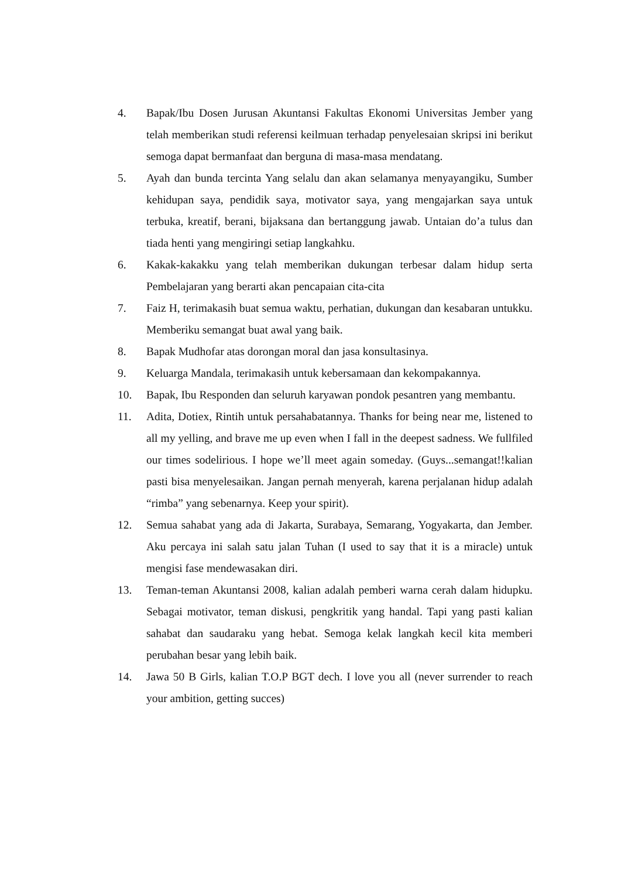4. Bapak/Ibu Dosen Jurusan Akuntansi Fakultas Ekonomi Universitas Jember yang telah memberikan studi referensi keilmuan terhadap penyelesaian skripsi ini berikut semoga dapat bermanfaat dan berguna di masa-masa mendatang.
5. Ayah dan bunda tercinta Yang selalu dan akan selamanya menyayangiku, Sumber kehidupan saya, pendidik saya, motivator saya, yang mengajarkan saya untuk terbuka, kreatif, berani, bijaksana dan bertanggung jawab. Untaian do’a tulus dan tiada henti yang mengiringi setiap langkahku.
6. Kakak-kakakku yang telah memberikan dukungan terbesar dalam hidup serta Pembelajaran yang berarti akan pencapaian cita-cita
7. Faiz H, terimakasih buat semua waktu, perhatian, dukungan dan kesabaran untukku. Memberiku semangat buat awal yang baik.
8. Bapak Mudhofar atas dorongan moral dan jasa konsultasinya.
9. Keluarga Mandala, terimakasih untuk kebersamaan dan kekompakannya.
10. Bapak, Ibu Responden dan seluruh karyawan pondok pesantren yang membantu.
11. Adita, Dotiex, Rintih untuk persahabatannya. Thanks for being near me, listened to all my yelling, and brave me up even when I fall in the deepest sadness. We fullfiled our times sodelirious. I hope we’ll meet again someday. (Guys...semangat!!kalian pasti bisa menyelesaikan. Jangan pernah menyerah, karena perjalanan hidup adalah “rimba” yang sebenarnya. Keep your spirit).
12. Semua sahabat yang ada di Jakarta, Surabaya, Semarang, Yogyakarta, dan Jember. Aku percaya ini salah satu jalan Tuhan (I used to say that it is a miracle) untuk mengisi fase mendewasakan diri.
13. Teman-teman Akuntansi 2008, kalian adalah pemberi warna cerah dalam hidupku. Sebagai motivator, teman diskusi, pengkritik yang handal. Tapi yang pasti kalian sahabat dan saudaraku yang hebat. Semoga kelak langkah kecil kita memberi perubahan besar yang lebih baik.
14. Jawa 50 B Girls, kalian T.O.P BGT dech. I love you all (never surrender to reach your ambition, getting succes)